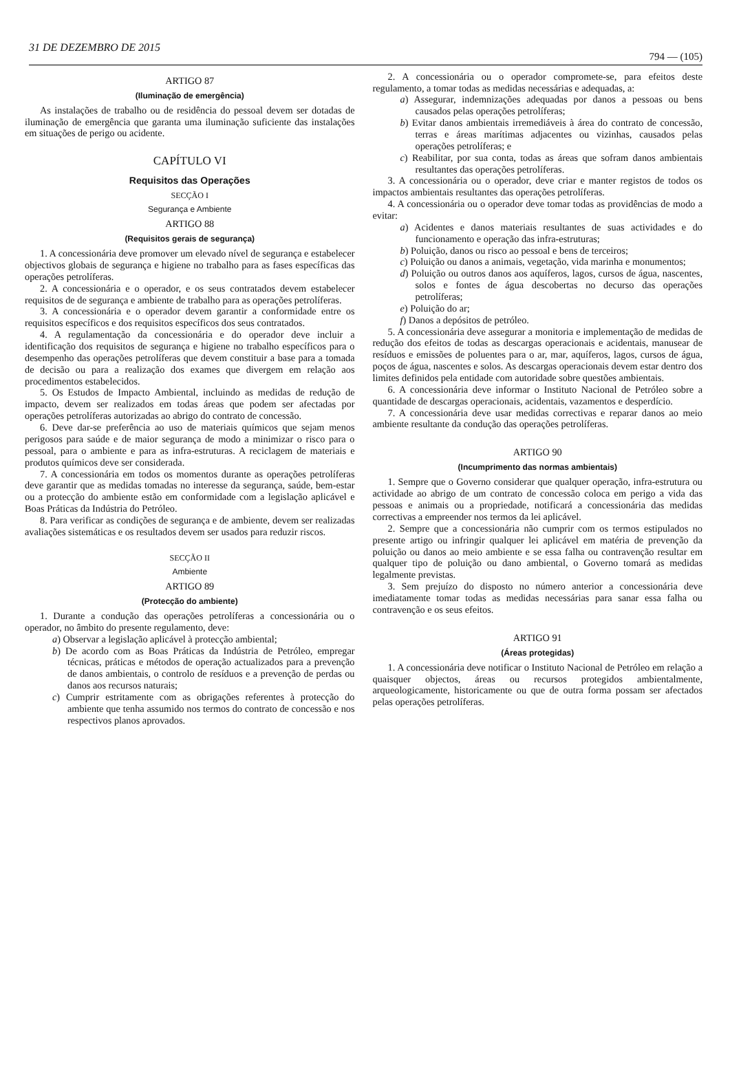31 DE DEZEMBRO DE 2015 794 — (105)
ARTIGO 87
(Iluminação de emergência)
As instalações de trabalho ou de residência do pessoal devem ser dotadas de iluminação de emergência que garanta uma iluminação suficiente das instalações em situações de perigo ou acidente.
CAPÍTULO VI
Requisitos das Operações
SECÇÃO I
Segurança e Ambiente
ARTIGO 88
(Requisitos gerais de segurança)
1. A concessionária deve promover um elevado nível de segurança e estabelecer objectivos globais de segurança e higiene no trabalho para as fases específicas das operações petrolíferas.
2. A concessionária e o operador, e os seus contratados devem estabelecer requisitos de de segurança e ambiente de trabalho para as operações petrolíferas.
3. A concessionária e o operador devem garantir a conformidade entre os requisitos específicos e dos requisitos específicos dos seus contratados.
4. A regulamentação da concessionária e do operador deve incluir a identificação dos requisitos de segurança e higiene no trabalho específicos para o desempenho das operações petrolíferas que devem constituir a base para a tomada de decisão ou para a realização dos exames que divergem em relação aos procedimentos estabelecidos.
5. Os Estudos de Impacto Ambiental, incluindo as medidas de redução de impacto, devem ser realizados em todas áreas que podem ser afectadas por operações petrolíferas autorizadas ao abrigo do contrato de concessão.
6. Deve dar-se preferência ao uso de materiais químicos que sejam menos perigosos para saúde e de maior segurança de modo a minimizar o risco para o pessoal, para o ambiente e para as infra-estruturas. A reciclagem de materiais e produtos químicos deve ser considerada.
7. A concessionária em todos os momentos durante as operações petrolíferas deve garantir que as medidas tomadas no interesse da segurança, saúde, bem-estar ou a protecção do ambiente estão em conformidade com a legislação aplicável e Boas Práticas da Indústria do Petróleo.
8. Para verificar as condições de segurança e de ambiente, devem ser realizadas avaliações sistemáticas e os resultados devem ser usados para reduzir riscos.
SECÇÃO II
Ambiente
ARTIGO 89
(Protecção do ambiente)
1. Durante a condução das operações petrolíferas a concessionária ou o operador, no âmbito do presente regulamento, deve:
a) Observar a legislação aplicável à protecção ambiental;
b) De acordo com as Boas Práticas da Indústria de Petróleo, empregar técnicas, práticas e métodos de operação actualizados para a prevenção de danos ambientais, o controlo de resíduos e a prevenção de perdas ou danos aos recursos naturais;
c) Cumprir estritamente com as obrigações referentes à protecção do ambiente que tenha assumido nos termos do contrato de concessão e nos respectivos planos aprovados.
2. A concessionária ou o operador compromete-se, para efeitos deste regulamento, a tomar todas as medidas necessárias e adequadas, a:
a) Assegurar, indemnizações adequadas por danos a pessoas ou bens causados pelas operações petrolíferas;
b) Evitar danos ambientais irremediáveis à área do contrato de concessão, terras e áreas marítimas adjacentes ou vizinhas, causados pelas operações petrolíferas; e
c) Reabilitar, por sua conta, todas as áreas que sofram danos ambientais resultantes das operações petrolíferas.
3. A concessionária ou o operador, deve criar e manter registos de todos os impactos ambientais resultantes das operações petrolíferas.
4. A concessionária ou o operador deve tomar todas as providências de modo a evitar:
a) Acidentes e danos materiais resultantes de suas actividades e do funcionamento e operação das infra-estruturas;
b) Poluição, danos ou risco ao pessoal e bens de terceiros;
c) Poluição ou danos a animais, vegetação, vida marinha e monumentos;
d) Poluição ou outros danos aos aquíferos, lagos, cursos de água, nascentes, solos e fontes de água descobertas no decurso das operações petrolíferas;
e) Poluição do ar;
f) Danos a depósitos de petróleo.
5. A concessionária deve assegurar a monitoria e implementação de medidas de redução dos efeitos de todas as descargas operacionais e acidentais, manusear de resíduos e emissões de poluentes para o ar, mar, aquíferos, lagos, cursos de água, poços de água, nascentes e solos. As descargas operacionais devem estar dentro dos limites definidos pela entidade com autoridade sobre questões ambientais.
6. A concessionária deve informar o Instituto Nacional de Petróleo sobre a quantidade de descargas operacionais, acidentais, vazamentos e desperdício.
7. A concessionária deve usar medidas correctivas e reparar danos ao meio ambiente resultante da condução das operações petrolíferas.
ARTIGO 90
(Incumprimento das normas ambientais)
1. Sempre que o Governo considerar que qualquer operação, infra-estrutura ou actividade ao abrigo de um contrato de concessão coloca em perigo a vida das pessoas e animais ou a propriedade, notificará a concessionária das medidas correctivas a empreender nos termos da lei aplicável.
2. Sempre que a concessionária não cumprir com os termos estipulados no presente artigo ou infringir qualquer lei aplicável em matéria de prevenção da poluição ou danos ao meio ambiente e se essa falha ou contravenção resultar em qualquer tipo de poluição ou dano ambiental, o Governo tomará as medidas legalmente previstas.
3. Sem prejuízo do disposto no número anterior a concessionária deve imediatamente tomar todas as medidas necessárias para sanar essa falha ou contravenção e os seus efeitos.
ARTIGO 91
(Áreas protegidas)
1. A concessionária deve notificar o Instituto Nacional de Petróleo em relação a quaisquer objectos, áreas ou recursos protegidos ambientalmente, arqueologicamente, historicamente ou que de outra forma possam ser afectados pelas operações petrolíferas.